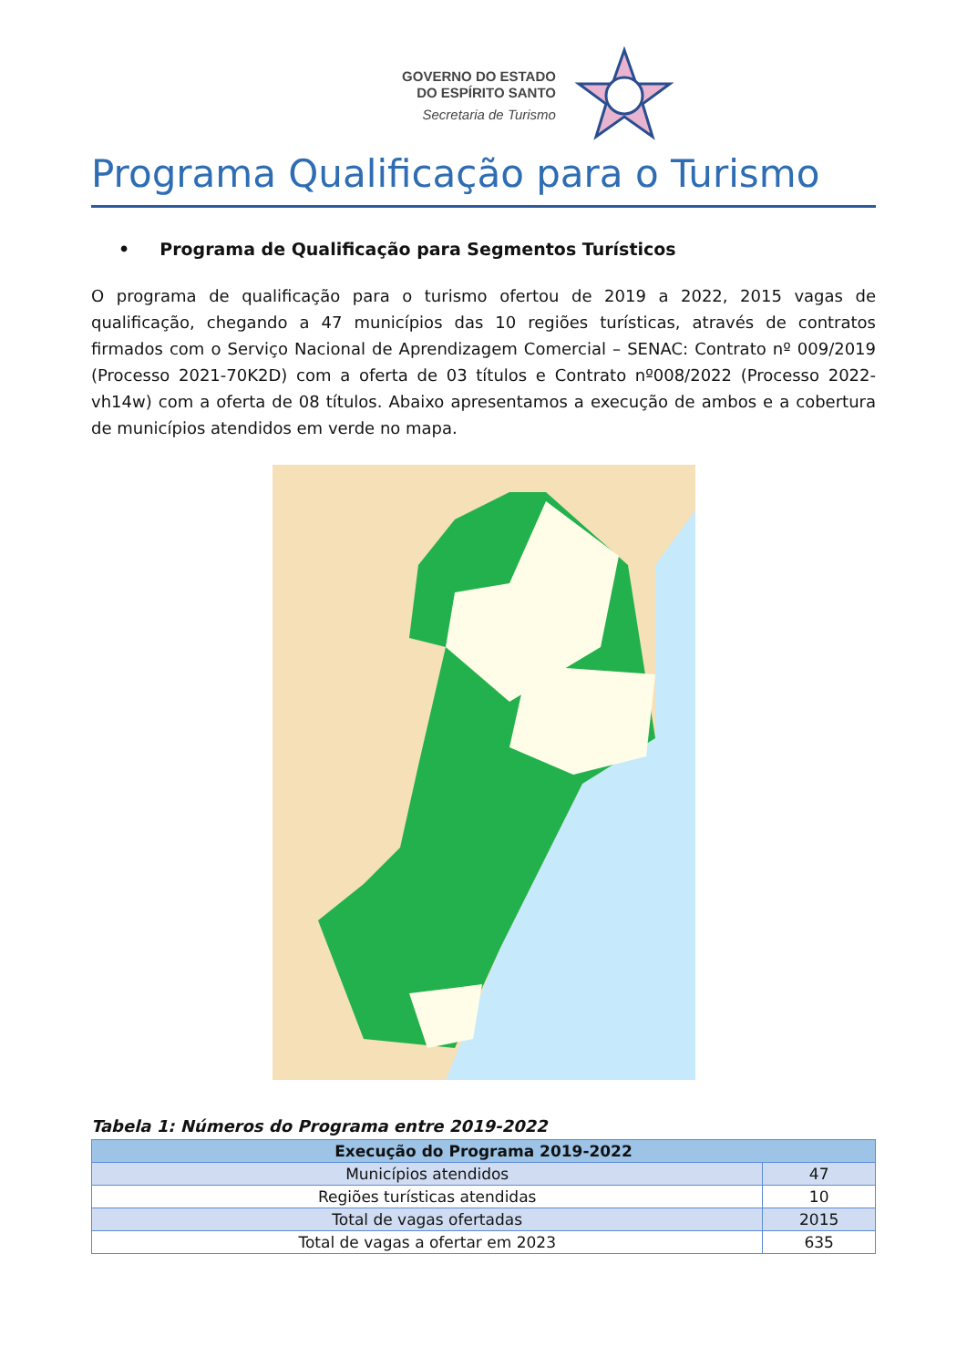GOVERNO DO ESTADO
DO ESPÍRITO SANTO
Secretaria de Turismo
Programa Qualificação para o Turismo
• Programa de Qualificação para Segmentos Turísticos
O programa de qualificação para o turismo ofertou de 2019 a 2022, 2015 vagas de qualificação, chegando a 47 municípios das 10 regiões turísticas, através de contratos firmados com o Serviço Nacional de Aprendizagem Comercial – SENAC: Contrato nº 009/2019 (Processo 2021-70K2D) com a oferta de 03 títulos e Contrato nº008/2022 (Processo 2022-vh14w) com a oferta de 08 títulos. Abaixo apresentamos a execução de ambos e a cobertura de municípios atendidos em verde no mapa.
Tabela 1: Números do Programa entre 2019-2022
| Execução do Programa 2019-2022 | |
| --- | --- |
| Municípios atendidos | 47 |
| Regiões turísticas atendidas | 10 |
| Total de vagas ofertadas | 2015 |
| Total de vagas a ofertar em 2023 | 635 |